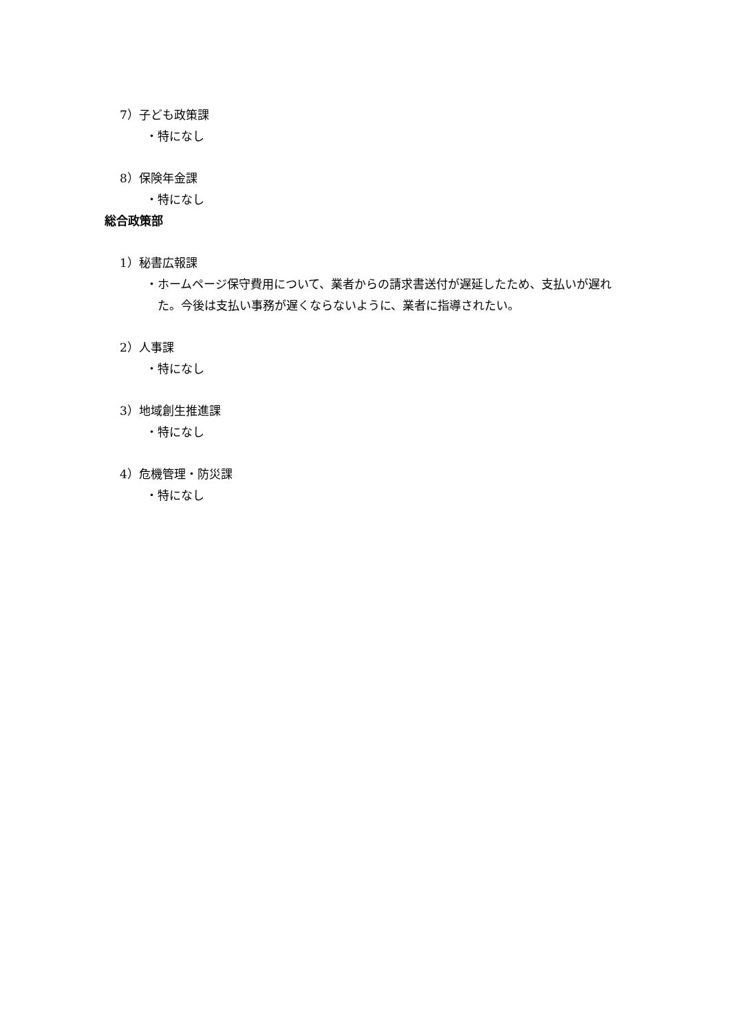7）子ども政策課
・特になし
8）保険年金課
・特になし
総合政策部
1）秘書広報課
・ホームページ保守費用について、業者からの請求書送付が遅延したため、支払いが遅れた。今後は支払い事務が遅くならないように、業者に指導されたい。
2）人事課
・特になし
3）地域創生推進課
・特になし
4）危機管理・防災課
・特になし